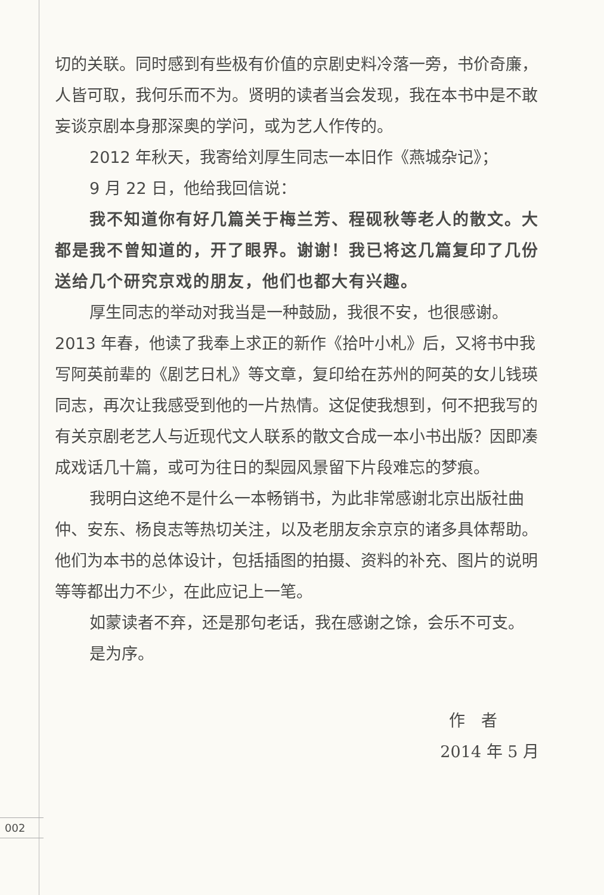切的关联。同时感到有些极有价值的京剧史料冷落一旁，书价奇廉，人皆可取，我何乐而不为。贤明的读者当会发现，我在本书中是不敢妄谈京剧本身那深奥的学问，或为艺人作传的。
2012 年秋天，我寄给刘厚生同志一本旧作《燕城杂记》；
9 月 22 日，他给我回信说：
我不知道你有好几篇关于梅兰芳、程砚秋等老人的散文。大都是我不曾知道的，开了眼界。谢谢！我已将这几篇复印了几份送给几个研究京戏的朋友，他们也都大有兴趣。
厚生同志的举动对我当是一种鼓励，我很不安，也很感谢。2013 年春，他读了我奉上求正的新作《拾叶小札》后，又将书中我写阿英前辈的《剧艺日札》等文章，复印给在苏州的阿英的女儿钱瑛同志，再次让我感受到他的一片热情。这促使我想到，何不把我写的有关京剧老艺人与近现代文人联系的散文合成一本小书出版？因即凑成戏话几十篇，或可为往日的梨园风景留下片段难忘的梦痕。
我明白这绝不是什么一本畅销书，为此非常感谢北京出版社曲仲、安东、杨良志等热切关注，以及老朋友余京京的诸多具体帮助。他们为本书的总体设计，包括插图的拍摄、资料的补充、图片的说明等等都出力不少，在此应记上一笔。
如蒙读者不弃，还是那句老话，我在感谢之馀，会乐不可支。
是为序。
作　者
2014 年 5 月
002